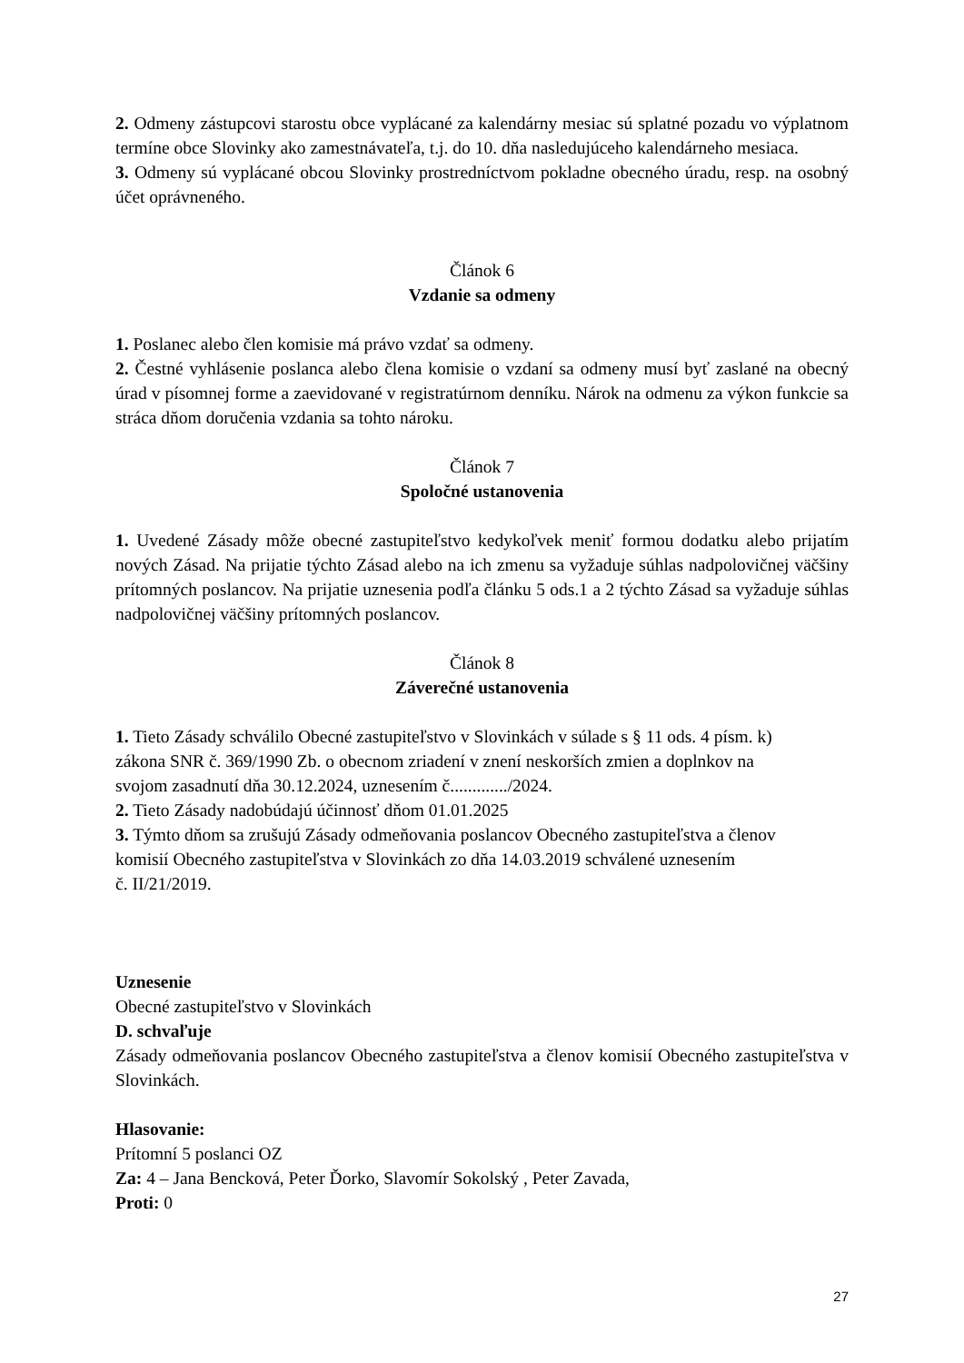2. Odmeny zástupcovi starostu obce vyplácané za kalendárny mesiac sú splatné pozadu vo výplatnom termíne obce Slovinky ako zamestnávateľa, t.j. do 10. dňa nasledujúceho kalendárneho mesiaca.
3. Odmeny sú vyplácané obcou Slovinky prostredníctvom pokladne obecného úradu, resp. na osobný účet oprávneného.
Článok 6
Vzdanie sa odmeny
1. Poslanec alebo člen komisie má právo vzdať sa odmeny.
2. Čestné vyhlásenie poslanca alebo člena komisie o vzdaní sa odmeny musí byť zaslané na obecný úrad v písomnej forme a zaevidované v registratúrnom denníku. Nárok na odmenu za výkon funkcie sa stráca dňom doručenia vzdania sa tohto nároku.
Článok 7
Spoločné ustanovenia
1. Uvedené Zásady môže obecné zastupiteľstvo kedykoľvek meniť formou dodatku alebo prijatím nových Zásad. Na prijatie týchto Zásad alebo na ich zmenu sa vyžaduje súhlas nadpolovičnej väčšiny prítomných poslancov. Na prijatie uznesenia podľa článku 5 ods.1 a 2 týchto Zásad sa vyžaduje súhlas nadpolovičnej väčšiny prítomných poslancov.
Článok 8
Záverečné ustanovenia
1. Tieto Zásady schválilo Obecné zastupiteľstvo v Slovinkách v súlade s § 11 ods. 4 písm. k)
zákona SNR č. 369/1990 Zb. o obecnom zriadení v znení neskorších zmien a doplnkov na
svojom zasadnutí dňa 30.12.2024, uznesením č............./2024.
2. Tieto Zásady nadobúdajú účinnosť dňom 01.01.2025
3. Týmto dňom sa zrušujú Zásady odmeňovania poslancov Obecného zastupiteľstva a členov
komisií Obecného zastupiteľstva v Slovinkách zo dňa 14.03.2019 schválené uznesením
č. II/21/2019.
Uznesenie
Obecné zastupiteľstvo v Slovinkách
D. schvaľuje
Zásady odmeňovania poslancov Obecného zastupiteľstva a členov komisií Obecného zastupiteľstva v Slovinkách.
Hlasovanie:
Prítomní 5 poslanci OZ
Za: 4 – Jana Bencková, Peter Ďorko, Slavomír Sokolský , Peter Zavada,
Proti: 0
27